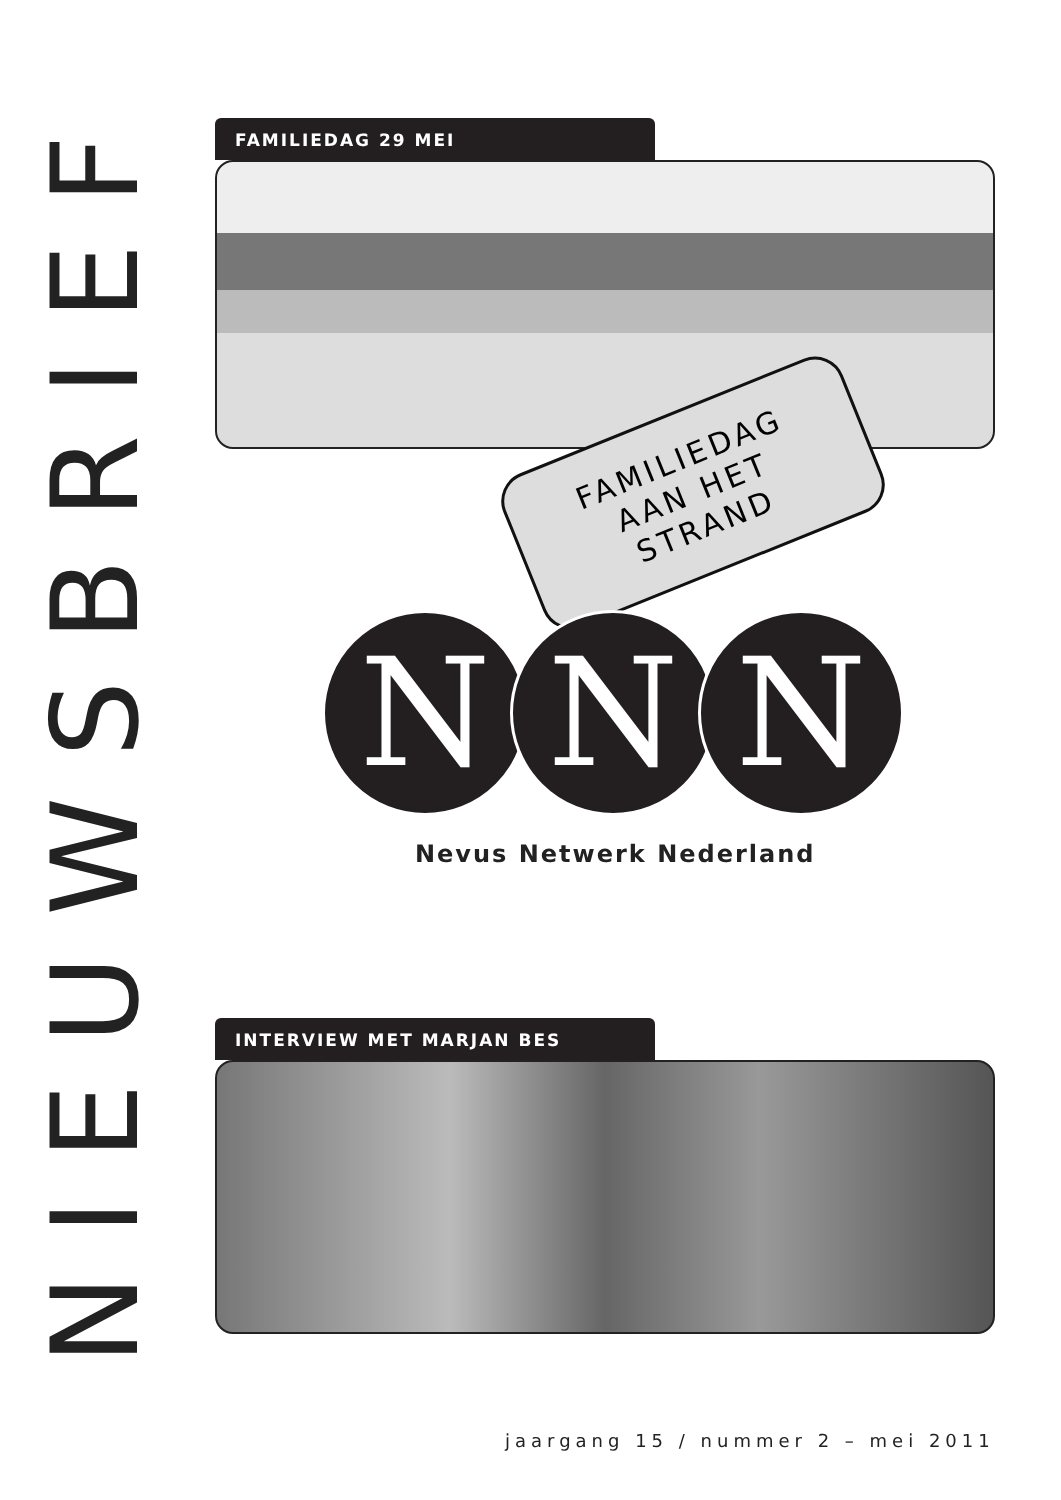NIEUWSBRIEF
FAMILIEDAG 29 MEI
FAMILIEDAG
AAN HET
STRAND
N N N
Nevus Netwerk Nederland
INTERVIEW MET MARJAN BES
jaargang 15 / nummer 2 – mei 2011